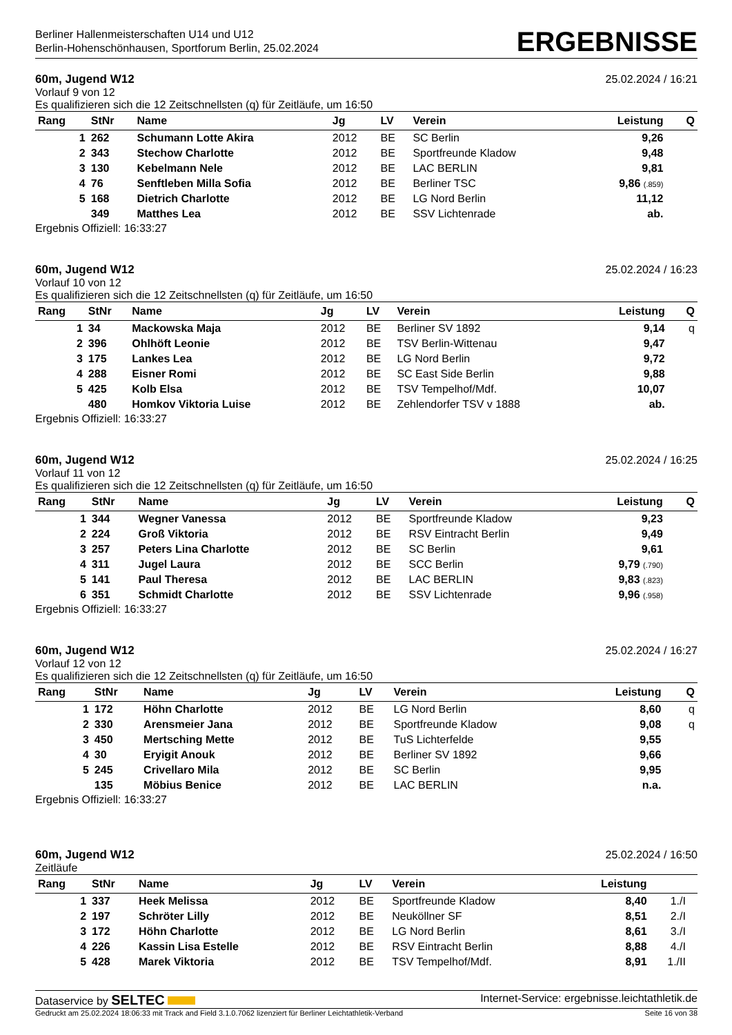Berliner Hallenmeisterschaften U14 und U12
Berlin-Hohenschönhausen, Sportforum Berlin, 25.02.2024
ERGEBNISSE
60m, Jugend W12 25.02.2024 / 16:21
Vorlauf 9 von 12
Es qualifizieren sich die 12 Zeitschnellsten (q) für Zeitläufe, um 16:50
| Rang | StNr | Name | Jg | LV | Verein | Leistung | | Q |
| --- | --- | --- | --- | --- | --- | --- | --- | --- |
| 1 | 262 | Schumann Lotte Akira | 2012 | BE | SC Berlin | 9,26 | | |
| 2 | 343 | Stechow Charlotte | 2012 | BE | Sportfreunde Kladow | 9,48 | | |
| 3 | 130 | Kebelmann Nele | 2012 | BE | LAC BERLIN | 9,81 | | |
| 4 | 76 | Senftleben Milla Sofia | 2012 | BE | Berliner TSC | 9,86 (.859) | | |
| 5 | 168 | Dietrich Charlotte | 2012 | BE | LG Nord Berlin | 11,12 | | |
| | 349 | Matthes Lea | 2012 | BE | SSV Lichtenrade | ab. | | |
Ergebnis Offiziell: 16:33:27
60m, Jugend W12 25.02.2024 / 16:23
Vorlauf 10 von 12
Es qualifizieren sich die 12 Zeitschnellsten (q) für Zeitläufe, um 16:50
| Rang | StNr | Name | Jg | LV | Verein | Leistung | | Q |
| --- | --- | --- | --- | --- | --- | --- | --- | --- |
| 1 | 34 | Mackowska Maja | 2012 | BE | Berliner SV 1892 | 9,14 | | q |
| 2 | 396 | Ohlhöft Leonie | 2012 | BE | TSV Berlin-Wittenau | 9,47 | | |
| 3 | 175 | Lankes Lea | 2012 | BE | LG Nord Berlin | 9,72 | | |
| 4 | 288 | Eisner Romi | 2012 | BE | SC East Side Berlin | 9,88 | | |
| 5 | 425 | Kolb Elsa | 2012 | BE | TSV Tempelhof/Mdf. | 10,07 | | |
| | 480 | Homkov Viktoria Luise | 2012 | BE | Zehlendorfer TSV v 1888 | ab. | | |
Ergebnis Offiziell: 16:33:27
60m, Jugend W12 25.02.2024 / 16:25
Vorlauf 11 von 12
Es qualifizieren sich die 12 Zeitschnellsten (q) für Zeitläufe, um 16:50
| Rang | StNr | Name | Jg | LV | Verein | Leistung | | Q |
| --- | --- | --- | --- | --- | --- | --- | --- | --- |
| 1 | 344 | Wegner Vanessa | 2012 | BE | Sportfreunde Kladow | 9,23 | | |
| 2 | 224 | Groß Viktoria | 2012 | BE | RSV Eintracht Berlin | 9,49 | | |
| 3 | 257 | Peters Lina Charlotte | 2012 | BE | SC Berlin | 9,61 | | |
| 4 | 311 | Jugel Laura | 2012 | BE | SCC Berlin | 9,79 (.790) | | |
| 5 | 141 | Paul Theresa | 2012 | BE | LAC BERLIN | 9,83 (.823) | | |
| 6 | 351 | Schmidt Charlotte | 2012 | BE | SSV Lichtenrade | 9,96 (.958) | | |
Ergebnis Offiziell: 16:33:27
60m, Jugend W12 25.02.2024 / 16:27
Vorlauf 12 von 12
Es qualifizieren sich die 12 Zeitschnellsten (q) für Zeitläufe, um 16:50
| Rang | StNr | Name | Jg | LV | Verein | Leistung | | Q |
| --- | --- | --- | --- | --- | --- | --- | --- | --- |
| 1 | 172 | Höhn Charlotte | 2012 | BE | LG Nord Berlin | 8,60 | | q |
| 2 | 330 | Arensmeier Jana | 2012 | BE | Sportfreunde Kladow | 9,08 | | q |
| 3 | 450 | Mertsching Mette | 2012 | BE | TuS Lichterfelde | 9,55 | | |
| 4 | 30 | Eryigit Anouk | 2012 | BE | Berliner SV 1892 | 9,66 | | |
| 5 | 245 | Crivellaro Mila | 2012 | BE | SC Berlin | 9,95 | | |
| | 135 | Möbius Benice | 2012 | BE | LAC BERLIN | n.a. | | |
Ergebnis Offiziell: 16:33:27
60m, Jugend W12 25.02.2024 / 16:50
Zeitläufe
| Rang | StNr | Name | Jg | LV | Verein | Leistung | | |
| --- | --- | --- | --- | --- | --- | --- | --- | --- |
| 1 | 337 | Heek Melissa | 2012 | BE | Sportfreunde Kladow | 8,40 | 1./I | |
| 2 | 197 | Schröter Lilly | 2012 | BE | Neuköllner SF | 8,51 | 2./I | |
| 3 | 172 | Höhn Charlotte | 2012 | BE | LG Nord Berlin | 8,61 | 3./I | |
| 4 | 226 | Kassin Lisa Estelle | 2012 | BE | RSV Eintracht Berlin | 8,88 | 4./I | |
| 5 | 428 | Marek Viktoria | 2012 | BE | TSV Tempelhof/Mdf. | 8,91 | 1./II | |
Dataservice by SELTEC Internet-Service: ergebnisse.leichtathletik.de
Gedruckt am 25.02.2024 18:06:33 mit Track and Field 3.1.0.7062 lizenziert für Berliner Leichtathletik-Verband Seite 16 von 38